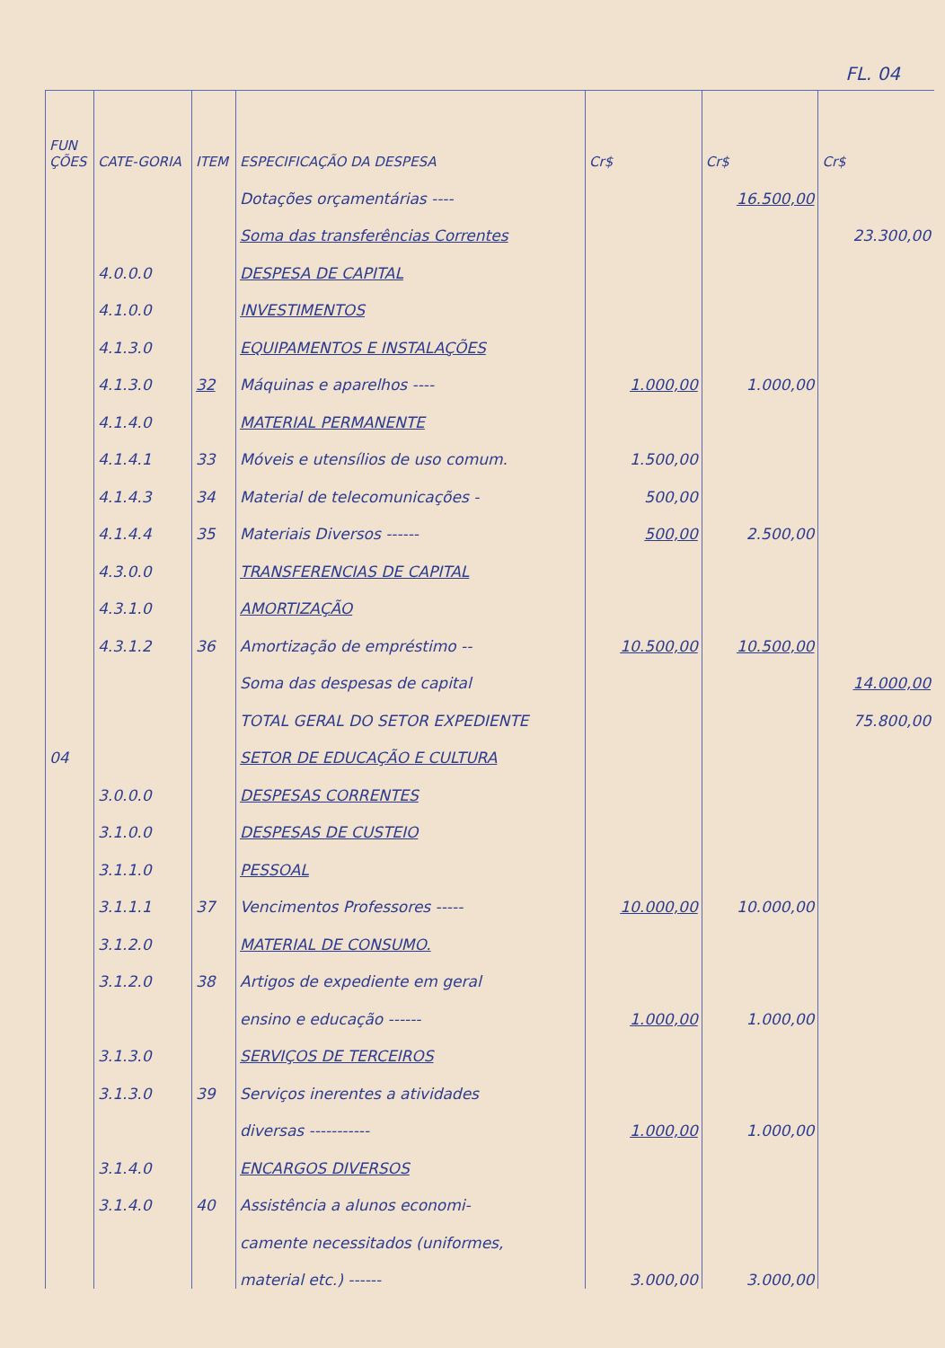FL. 04
| FUN ÇÕES | CATE-GORIA | ITEM | ESPECIFICAÇÃO DA DESPESA | Cr$ | Cr$ | Cr$ |
| --- | --- | --- | --- | --- | --- | --- |
| | | | Dotações orçamentárias ---- | | 16.500,00 | |
| | | | Soma das transferências Correntes | | | 23.300,00 |
| | 4.0.0.0 | | DESPESA DE CAPITAL | | | |
| | 4.1.0.0 | | INVESTIMENTOS | | | |
| | 4.1.3.0 | | EQUIPAMENTOS E INSTALAÇÕES | | | |
| | 4.1.3.0 | 32 | Máquinas e aparelhos ---- | 1.000,00 | 1.000,00 | |
| | 4.1.4.0 | | MATERIAL PERMANENTE | | | |
| | 4.1.4.1 | 33 | Móveis e utensílios de uso comum. | 1.500,00 | | |
| | 4.1.4.3 | 34 | Material de telecomunicações - | 500,00 | | |
| | 4.1.4.4 | 35 | Materiais Diversos ------ | 500,00 | 2.500,00 | |
| | 4.3.0.0 | | TRANSFERENCIAS DE CAPITAL | | | |
| | 4.3.1.0 | | AMORTIZAÇÃO | | | |
| | 4.3.1.2 | 36 | Amortização de empréstimo -- | 10.500,00 | 10.500,00 | |
| | | | Soma das despesas de capital | | | 14.000,00 |
| | | | TOTAL GERAL DO SETOR EXPEDIENTE | | | 75.800,00 |
| 04 | | | SETOR DE EDUCAÇÃO E CULTURA | | | |
| | 3.0.0.0 | | DESPESAS CORRENTES | | | |
| | 3.1.0.0 | | DESPESAS DE CUSTEIO | | | |
| | 3.1.1.0 | | PESSOAL | | | |
| | 3.1.1.1 | 37 | Vencimentos Professores ----- | 10.000,00 | 10.000,00 | |
| | 3.1.2.0 | | MATERIAL DE CONSUMO. | | | |
| | 3.1.2.0 | 38 | Artigos de expediente em geral | | | |
| | | | ensino e educação ------ | 1.000,00 | 1.000,00 | |
| | 3.1.3.0 | | SERVIÇOS DE TERCEIROS | | | |
| | 3.1.3.0 | 39 | Serviços inerentes a atividades | | | |
| | | | diversas ----------- | 1.000,00 | 1.000,00 | |
| | 3.1.4.0 | | ENCARGOS DIVERSOS | | | |
| | 3.1.4.0 | 40 | Assistência a alunos economi- | | | |
| | | | camente necessitados (uniformes, | | | |
| | | | material etc.) ------ | 3.000,00 | 3.000,00 | |